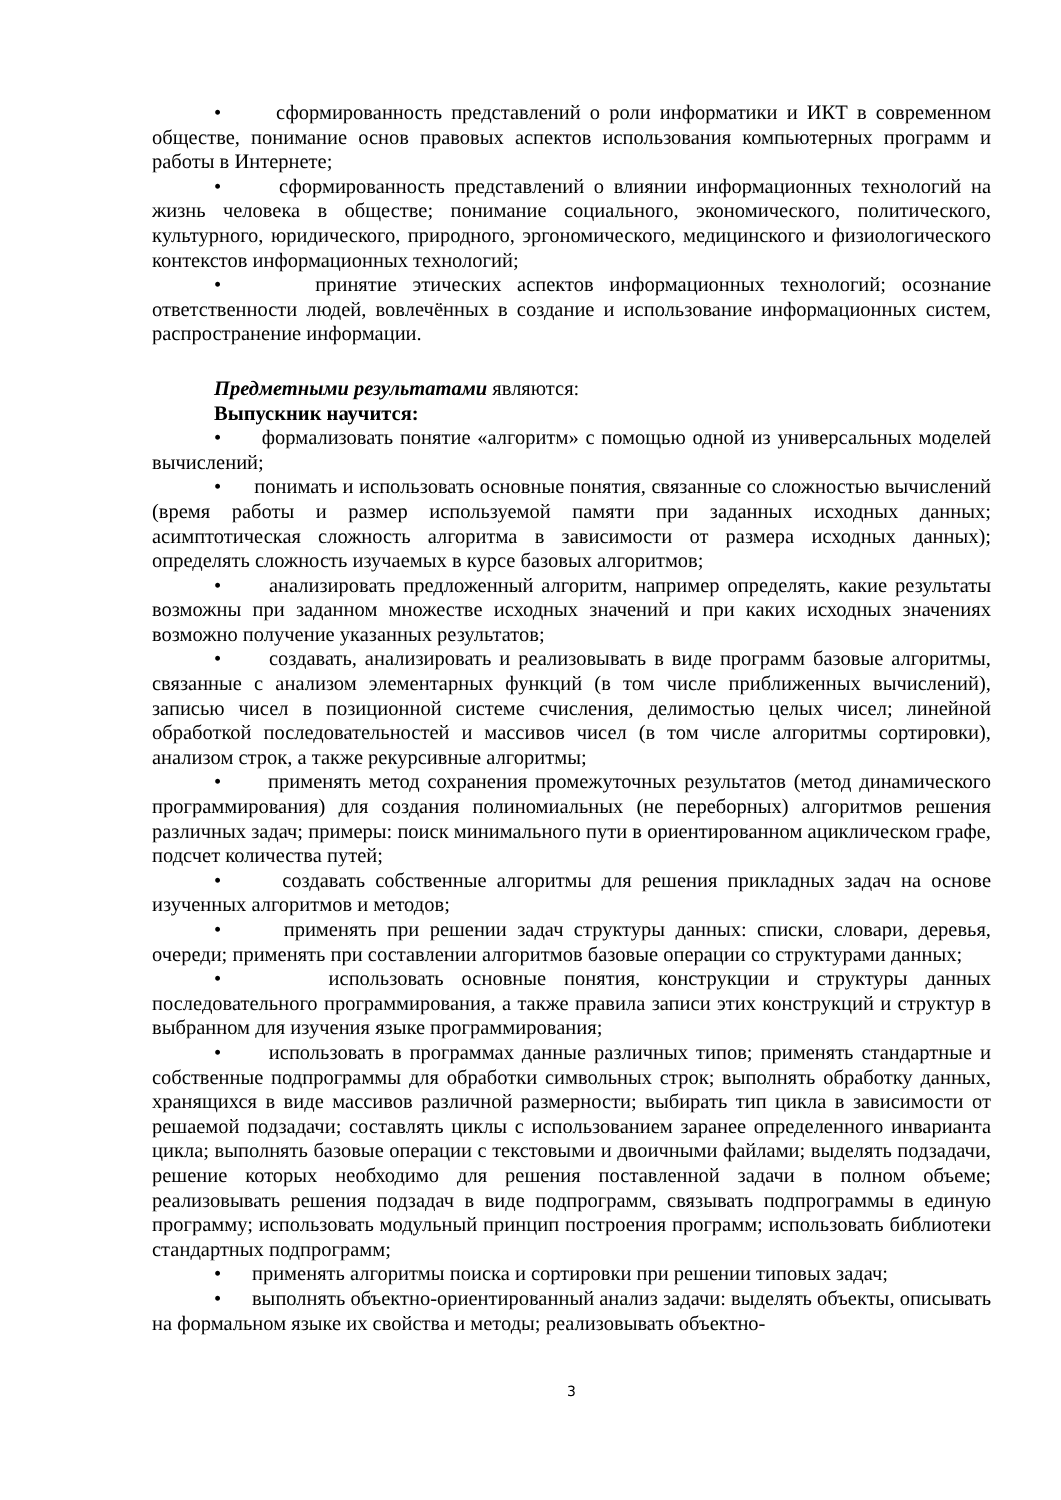• сформированность представлений о роли информатики и ИКТ в современном обществе, понимание основ правовых аспектов использования компьютерных программ и работы в Интернете;
• сформированность представлений о влиянии информационных технологий на жизнь человека в обществе; понимание социального, экономического, политического, культурного, юридического, природного, эргономического, медицинского и физиологического контекстов информационных технологий;
• принятие этических аспектов информационных технологий; осознание ответственности людей, вовлечённых в создание и использование информационных систем, распространение информации.
Предметными результатами являются:
Выпускник научится:
• формализовать понятие «алгоритм» с помощью одной из универсальных моделей вычислений;
• понимать и использовать основные понятия, связанные со сложностью вычислений (время работы и размер используемой памяти при заданных исходных данных; асимптотическая сложность алгоритма в зависимости от размера исходных данных); определять сложность изучаемых в курсе базовых алгоритмов;
• анализировать предложенный алгоритм, например определять, какие результаты возможны при заданном множестве исходных значений и при каких исходных значениях возможно получение указанных результатов;
• создавать, анализировать и реализовывать в виде программ базовые алгоритмы, связанные с анализом элементарных функций (в том числе приближенных вычислений), записью чисел в позиционной системе счисления, делимостью целых чисел; линейной обработкой последовательностей и массивов чисел (в том числе алгоритмы сортировки), анализом строк, а также рекурсивные алгоритмы;
• применять метод сохранения промежуточных результатов (метод динамического программирования) для создания полиномиальных (не переборных) алгоритмов решения различных задач; примеры: поиск минимального пути в ориентированном ациклическом графе, подсчет количества путей;
• создавать собственные алгоритмы для решения прикладных задач на основе изученных алгоритмов и методов;
• применять при решении задач структуры данных: списки, словари, деревья, очереди; применять при составлении алгоритмов базовые операции со структурами данных;
• использовать основные понятия, конструкции и структуры данных последовательного программирования, а также правила записи этих конструкций и структур в выбранном для изучения языке программирования;
• использовать в программах данные различных типов; применять стандартные и собственные подпрограммы для обработки символьных строк; выполнять обработку данных, хранящихся в виде массивов различной размерности; выбирать тип цикла в зависимости от решаемой подзадачи; составлять циклы с использованием заранее определенного инварианта цикла; выполнять базовые операции с текстовыми и двоичными файлами; выделять подзадачи, решение которых необходимо для решения поставленной задачи в полном объеме; реализовывать решения подзадач в виде подпрограмм, связывать подпрограммы в единую программу; использовать модульный принцип построения программ; использовать библиотеки стандартных подпрограмм;
• применять алгоритмы поиска и сортировки при решении типовых задач;
• выполнять объектно-ориентированный анализ задачи: выделять объекты, описывать на формальном языке их свойства и методы; реализовывать объектно-
3